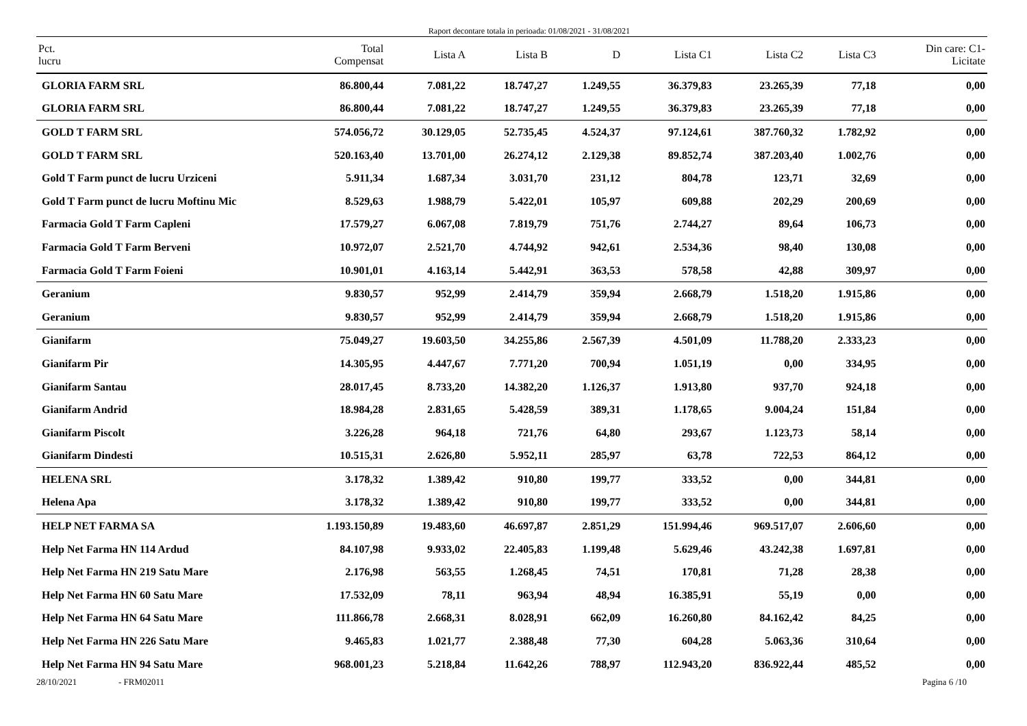Raport decontare totala in perioada: 01/08/2021 - 31/08/2021
| Pct. lucru | Total Compensat | Lista A | Lista B | D | Lista C1 | Lista C2 | Lista C3 | Din care: C1- Licitate |
| --- | --- | --- | --- | --- | --- | --- | --- | --- |
| GLORIA FARM SRL | 86.800,44 | 7.081,22 | 18.747,27 | 1.249,55 | 36.379,83 | 23.265,39 | 77,18 | 0,00 |
| GLORIA FARM SRL | 86.800,44 | 7.081,22 | 18.747,27 | 1.249,55 | 36.379,83 | 23.265,39 | 77,18 | 0,00 |
| GOLD T FARM SRL | 574.056,72 | 30.129,05 | 52.735,45 | 4.524,37 | 97.124,61 | 387.760,32 | 1.782,92 | 0,00 |
| GOLD T FARM SRL | 520.163,40 | 13.701,00 | 26.274,12 | 2.129,38 | 89.852,74 | 387.203,40 | 1.002,76 | 0,00 |
| Gold T Farm punct de lucru Urziceni | 5.911,34 | 1.687,34 | 3.031,70 | 231,12 | 804,78 | 123,71 | 32,69 | 0,00 |
| Gold T Farm punct de lucru Moftinu Mic | 8.529,63 | 1.988,79 | 5.422,01 | 105,97 | 609,88 | 202,29 | 200,69 | 0,00 |
| Farmacia Gold T Farm Capleni | 17.579,27 | 6.067,08 | 7.819,79 | 751,76 | 2.744,27 | 89,64 | 106,73 | 0,00 |
| Farmacia Gold T Farm Berveni | 10.972,07 | 2.521,70 | 4.744,92 | 942,61 | 2.534,36 | 98,40 | 130,08 | 0,00 |
| Farmacia Gold T Farm Foieni | 10.901,01 | 4.163,14 | 5.442,91 | 363,53 | 578,58 | 42,88 | 309,97 | 0,00 |
| Geranium | 9.830,57 | 952,99 | 2.414,79 | 359,94 | 2.668,79 | 1.518,20 | 1.915,86 | 0,00 |
| Geranium | 9.830,57 | 952,99 | 2.414,79 | 359,94 | 2.668,79 | 1.518,20 | 1.915,86 | 0,00 |
| Gianifarm | 75.049,27 | 19.603,50 | 34.255,86 | 2.567,39 | 4.501,09 | 11.788,20 | 2.333,23 | 0,00 |
| Gianifarm Pir | 14.305,95 | 4.447,67 | 7.771,20 | 700,94 | 1.051,19 | 0,00 | 334,95 | 0,00 |
| Gianifarm Santau | 28.017,45 | 8.733,20 | 14.382,20 | 1.126,37 | 1.913,80 | 937,70 | 924,18 | 0,00 |
| Gianifarm Andrid | 18.984,28 | 2.831,65 | 5.428,59 | 389,31 | 1.178,65 | 9.004,24 | 151,84 | 0,00 |
| Gianifarm Piscolt | 3.226,28 | 964,18 | 721,76 | 64,80 | 293,67 | 1.123,73 | 58,14 | 0,00 |
| Gianifarm Dindesti | 10.515,31 | 2.626,80 | 5.952,11 | 285,97 | 63,78 | 722,53 | 864,12 | 0,00 |
| HELENA SRL | 3.178,32 | 1.389,42 | 910,80 | 199,77 | 333,52 | 0,00 | 344,81 | 0,00 |
| Helena Apa | 3.178,32 | 1.389,42 | 910,80 | 199,77 | 333,52 | 0,00 | 344,81 | 0,00 |
| HELP NET FARMA SA | 1.193.150,89 | 19.483,60 | 46.697,87 | 2.851,29 | 151.994,46 | 969.517,07 | 2.606,60 | 0,00 |
| Help Net Farma HN 114 Ardud | 84.107,98 | 9.933,02 | 22.405,83 | 1.199,48 | 5.629,46 | 43.242,38 | 1.697,81 | 0,00 |
| Help Net Farma HN 219 Satu Mare | 2.176,98 | 563,55 | 1.268,45 | 74,51 | 170,81 | 71,28 | 28,38 | 0,00 |
| Help Net Farma HN 60 Satu Mare | 17.532,09 | 78,11 | 963,94 | 48,94 | 16.385,91 | 55,19 | 0,00 | 0,00 |
| Help Net Farma HN 64 Satu Mare | 111.866,78 | 2.668,31 | 8.028,91 | 662,09 | 16.260,80 | 84.162,42 | 84,25 | 0,00 |
| Help Net Farma HN 226 Satu Mare | 9.465,83 | 1.021,77 | 2.388,48 | 77,30 | 604,28 | 5.063,36 | 310,64 | 0,00 |
| Help Net Farma HN 94 Satu Mare | 968.001,23 | 5.218,84 | 11.642,26 | 788,97 | 112.943,20 | 836.922,44 | 485,52 | 0,00 |
28/10/2021 - FRM02011 Pagina 6 /10